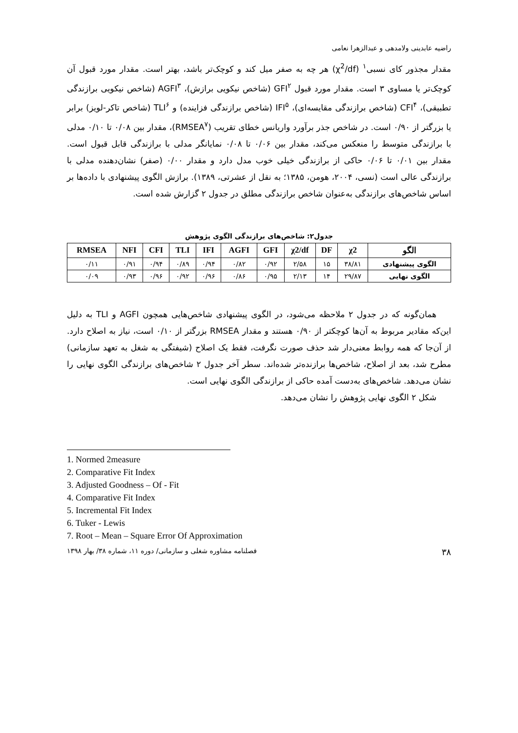راضیه عابدینی ولامدهی و عبدالزهرا نعامی
مقدار مجذور کای نسبی<sup>۱</sup> (χ<sup>2</sup>/df) هر چه به صفر میل کند و کوچک‌تر باشد، بهتر است. مقدار مورد قبول آن کوچک‌تر یا مساوی ۳ است. مقدار مورد قبول GFI<sup>۲</sup> (شاخص نیکویی برازش)، AGFI<sup>۳</sup> (شاخص نیکویی برازندگی تطبیقی)، CFI<sup>۴</sup> (شاخص برازندگی مقایسه‌ای)، IFI<sup>۵</sup> (شاخص برازندگی فزاینده) و TLI<sup>۶</sup> (شاخص تاکر-لویز) برابر یا بزرگتر از ۰/۹۰ است. در شاخص جذر برآورد واریانس خطای تقریب (RMSEA<sup>۷</sup>)، مقدار بین ۰/۰۸ تا ۰/۱۰ مدلی با برازندگی متوسط را منعکس می‌کند، مقدار بین ۰/۰۶ تا ۰/۰۸ نمایانگر مدلی با برازندگی قابل قبول است. مقدار بین ۰/۰۱ تا ۰/۰۶ حاکی از برازندگی خیلی خوب مدل دارد و مقدار ۰/۰۰ (صفر) نشان‌دهنده مدلی با برازندگی عالی است (نسی، ۲۰۰۴، هومن، ۱۳۸۵؛ به نقل از عشرتی، ۱۳۸۹). برازش الگوی پیشنهادی با داده‌ها بر اساس شاخص‌های برازندگی به‌عنوان شاخص برازندگی مطلق در جدول ۲ گزارش شده است.
جدول۲: شاخص‌های برازندگی الگوی پژوهش
| الگو | χ2 | DF | χ2/df | GFI | AGFI | IFI | TLI | CFI | NFI | RMSEA |
| --- | --- | --- | --- | --- | --- | --- | --- | --- | --- | --- |
| الگوی پیشنهادی | ۳۸/۸۱ | ۱۵ | ۲/۵۸ | ۰/۹۲ | ۰/۸۲ | ۰/۹۴ | ۰/۸۹ | ۰/۹۴ | ۰/۹۱ | ۰/۱۱ |
| الگوی نهایی | ۲۹/۸۷ | ۱۴ | ۲/۱۳ | ۰/۹۵ | ۰/۸۶ | ۰/۹۶ | ۰/۹۲ | ۰/۹۶ | ۰/۹۳ | ۰/۰۹ |
همان‌گونه که در جدول ۲ ملاحظه می‌شود، در الگوی پیشنهادی شاخص‌هایی همچون AGFI و TLI به دلیل این‌که مقادیر مربوط به آن‌ها کوچکتر از ۰/۹۰ هستند و مقدار RMSEA بزرگتر از ۰/۱۰ است، نیاز به اصلاح دارد. از آن‌جا که همه روابط معنی‌دار شد حذف صورت نگرفت، فقط یک اصلاح (شیفتگی به شغل به تعهد سازمانی) مطرح شد، بعد از اصلاح، شاخص‌ها برازنده‌تر شده‌اند. سطر آخر جدول ۲ شاخص‌های برازندگی الگوی نهایی را نشان می‌دهد. شاخص‌های به‌دست آمده حاکی از برازندگی الگوی نهایی است.
شکل ۲ الگوی نهایی پژوهش را نشان می‌دهد.
1. Normed 2measure
2. Comparative Fit Index
3. Adjusted Goodness – Of - Fit
4. Comparative Fit Index
5. Incremental Fit Index
6. Tuker - Lewis
7. Root – Mean – Square Error Of Approximation
۳۸ فصلنامه مشاوره شغلی و سازمانی/ دوره ۱۱، شماره ۳۸/ بهار ۱۳۹۸